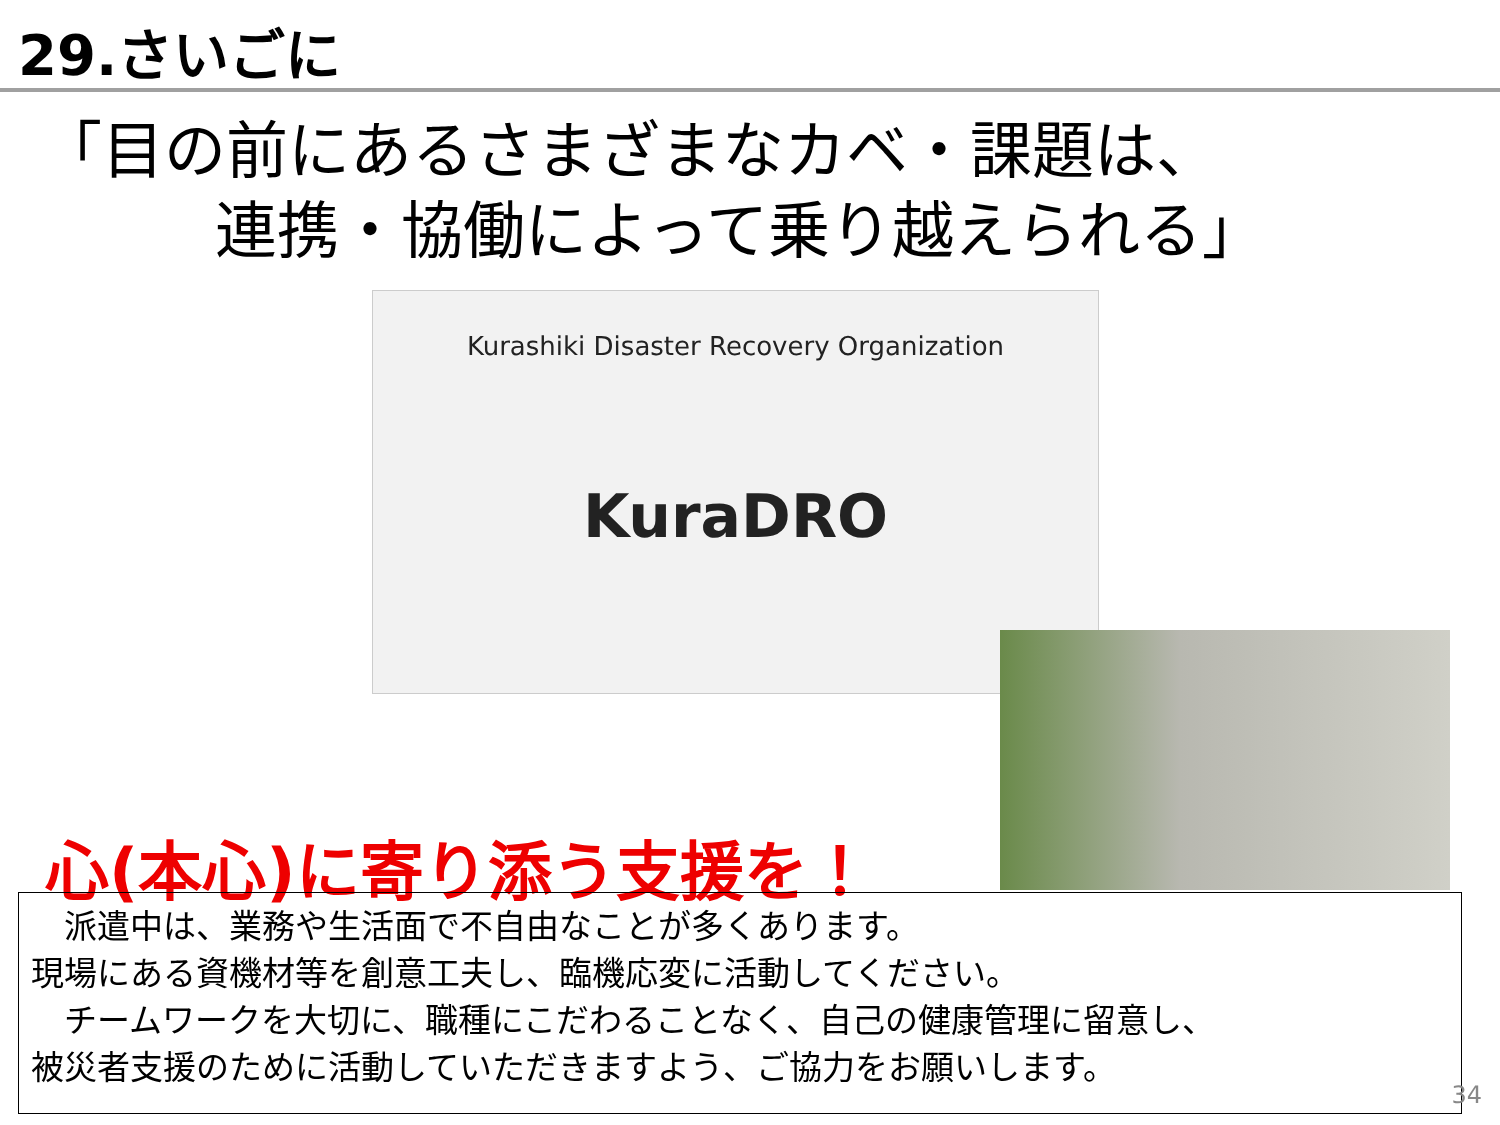29.さいごに
「目の前にあるさまざまなカベ・課題は、
連携・協働によって乗り越えられる」
Kurashiki Disaster Recovery Organization
KuraDRO
心(本心)に寄り添う支援を！
　派遣中は、業務や生活面で不自由なことが多くあります。
現場にある資機材等を創意工夫し、臨機応変に活動してください。
　チームワークを大切に、職種にこだわることなく、自己の健康管理に留意し、
被災者支援のために活動していただきますよう、ご協力をお願いします。
34